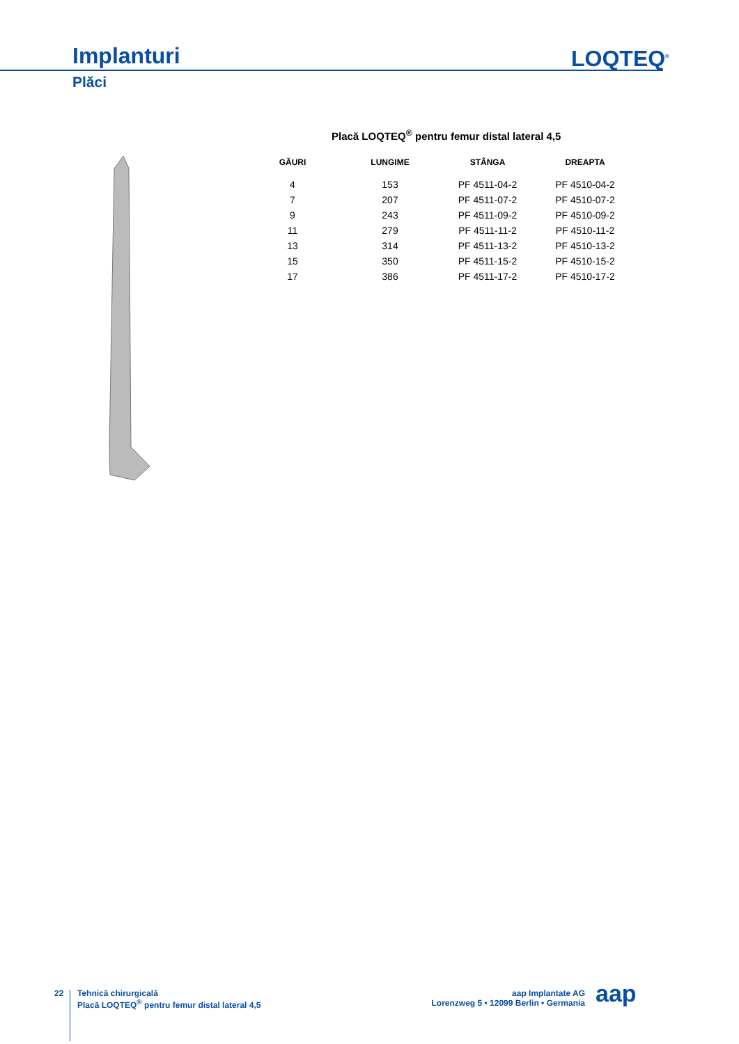Implanturi LOQTEQ<sup>®</sup>
Plăci
Placă LOQTEQ<sup>®</sup> pentru femur distal lateral 4,5
| GĂURI | LUNGIME | STÂNGA | DREAPTA |
| --- | --- | --- | --- |
| 4 | 153 | PF 4511-04-2 | PF 4510-04-2 |
| 7 | 207 | PF 4511-07-2 | PF 4510-07-2 |
| 9 | 243 | PF 4511-09-2 | PF 4510-09-2 |
| 11 | 279 | PF 4511-11-2 | PF 4510-11-2 |
| 13 | 314 | PF 4511-13-2 | PF 4510-13-2 |
| 15 | 350 | PF 4511-15-2 | PF 4510-15-2 |
| 17 | 386 | PF 4511-17-2 | PF 4510-17-2 |
22
Tehnică chirurgicală
Placă LOQTEQ<sup>®</sup> pentru femur distal lateral 4,5
aap Implantate AG
Lorenzweg 5 • 12099 Berlin • Germania
aap